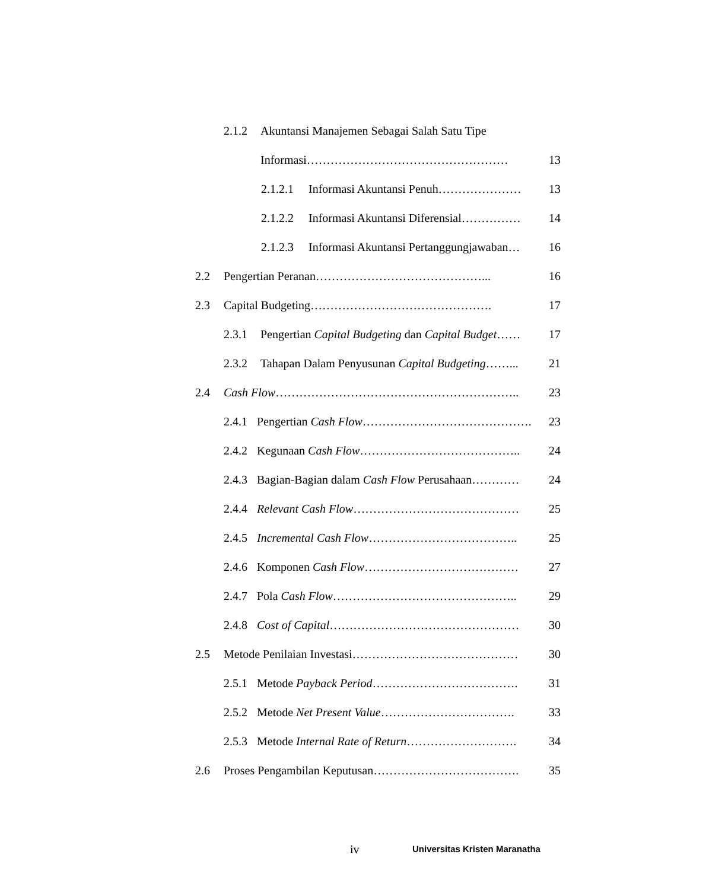2.1.2 Akuntansi Manajemen Sebagai Salah Satu Tipe
Informasi…………………………………………… 13
2.1.2.1 Informasi Akuntansi Penuh………………… 13
2.1.2.2 Informasi Akuntansi Diferensial…………… 14
2.1.2.3 Informasi Akuntansi Pertanggungjawaban… 16
2.2 Pengertian Peranan……………………………………... 16
2.3 Capital Budgeting………………………………………. 17
2.3.1 Pengertian Capital Budgeting dan Capital Budget…… 17
2.3.2 Tahapan Dalam Penyusunan Capital Budgeting……... 21
2.4 Cash Flow…………………………………………………….. 23
2.4.1 Pengertian Cash Flow……………………………………. 23
2.4.2 Kegunaan Cash Flow………………………………….. 24
2.4.3 Bagian-Bagian dalam Cash Flow Perusahaan………… 24
2.4.4 Relevant Cash Flow…………………………………… 25
2.4.5 Incremental Cash Flow……………………………….. 25
2.4.6 Komponen Cash Flow………………………………… 27
2.4.7 Pola Cash Flow……………………………………….. 29
2.4.8 Cost of Capital………………………………………… 30
2.5 Metode Penilaian Investasi…………………………………… 30
2.5.1 Metode Payback Period………………………………. 31
2.5.2 Metode Net Present Value……………………………. 33
2.5.3 Metode Internal Rate of Return………………………. 34
2.6 Proses Pengambilan Keputusan………………………………. 35
iv Universitas Kristen Maranatha